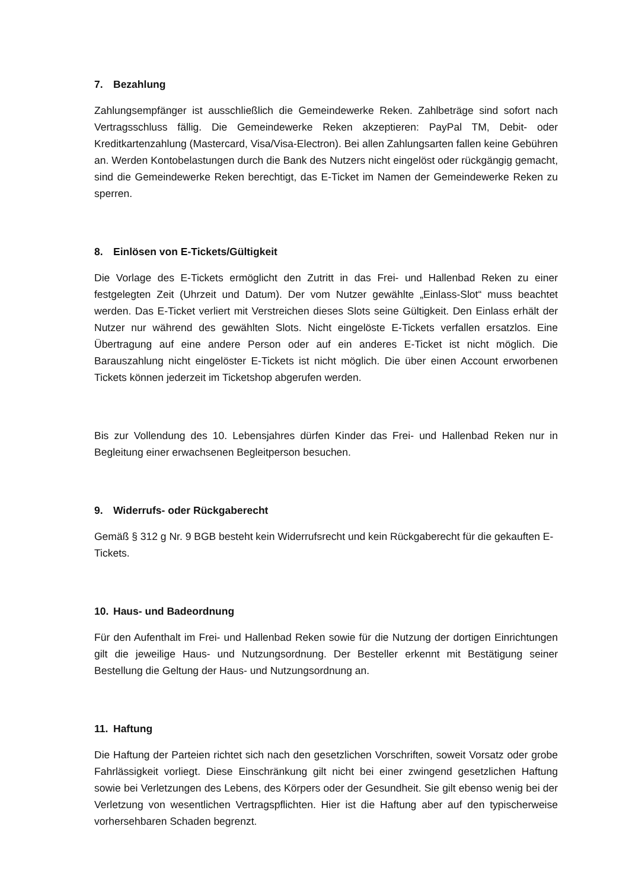7. Bezahlung
Zahlungsempfänger ist ausschließlich die Gemeindewerke Reken. Zahlbeträge sind sofort nach Vertragsschluss fällig. Die Gemeindewerke Reken akzeptieren: PayPal TM, Debit- oder Kreditkartenzahlung (Mastercard, Visa/Visa-Electron). Bei allen Zahlungsarten fallen keine Gebühren an. Werden Kontobelastungen durch die Bank des Nutzers nicht eingelöst oder rückgängig gemacht, sind die Gemeindewerke Reken berechtigt, das E-Ticket im Namen der Gemeindewerke Reken zu sperren.
8. Einlösen von E-Tickets/Gültigkeit
Die Vorlage des E-Tickets ermöglicht den Zutritt in das Frei- und Hallenbad Reken zu einer festgelegten Zeit (Uhrzeit und Datum). Der vom Nutzer gewählte „Einlass-Slot“ muss beachtet werden. Das E-Ticket verliert mit Verstreichen dieses Slots seine Gültigkeit. Den Einlass erhält der Nutzer nur während des gewählten Slots. Nicht eingelöste E-Tickets verfallen ersatzlos. Eine Übertragung auf eine andere Person oder auf ein anderes E-Ticket ist nicht möglich. Die Barauszahlung nicht eingelöster E-Tickets ist nicht möglich. Die über einen Account erworbenen Tickets können jederzeit im Ticketshop abgerufen werden.
Bis zur Vollendung des 10. Lebensjahres dürfen Kinder das Frei- und Hallenbad Reken nur in Begleitung einer erwachsenen Begleitperson besuchen.
9. Widerrufs- oder Rückgaberecht
Gemäß § 312 g Nr. 9 BGB besteht kein Widerrufsrecht und kein Rückgaberecht für die gekauften E-Tickets.
10. Haus- und Badeordnung
Für den Aufenthalt im Frei- und Hallenbad Reken sowie für die Nutzung der dortigen Einrichtungen gilt die jeweilige Haus- und Nutzungsordnung. Der Besteller erkennt mit Bestätigung seiner Bestellung die Geltung der Haus- und Nutzungsordnung an.
11. Haftung
Die Haftung der Parteien richtet sich nach den gesetzlichen Vorschriften, soweit Vorsatz oder grobe Fahrlässigkeit vorliegt. Diese Einschränkung gilt nicht bei einer zwingend gesetzlichen Haftung sowie bei Verletzungen des Lebens, des Körpers oder der Gesundheit. Sie gilt ebenso wenig bei der Verletzung von wesentlichen Vertragspflichten. Hier ist die Haftung aber auf den typischerweise vorhersehbaren Schaden begrenzt.